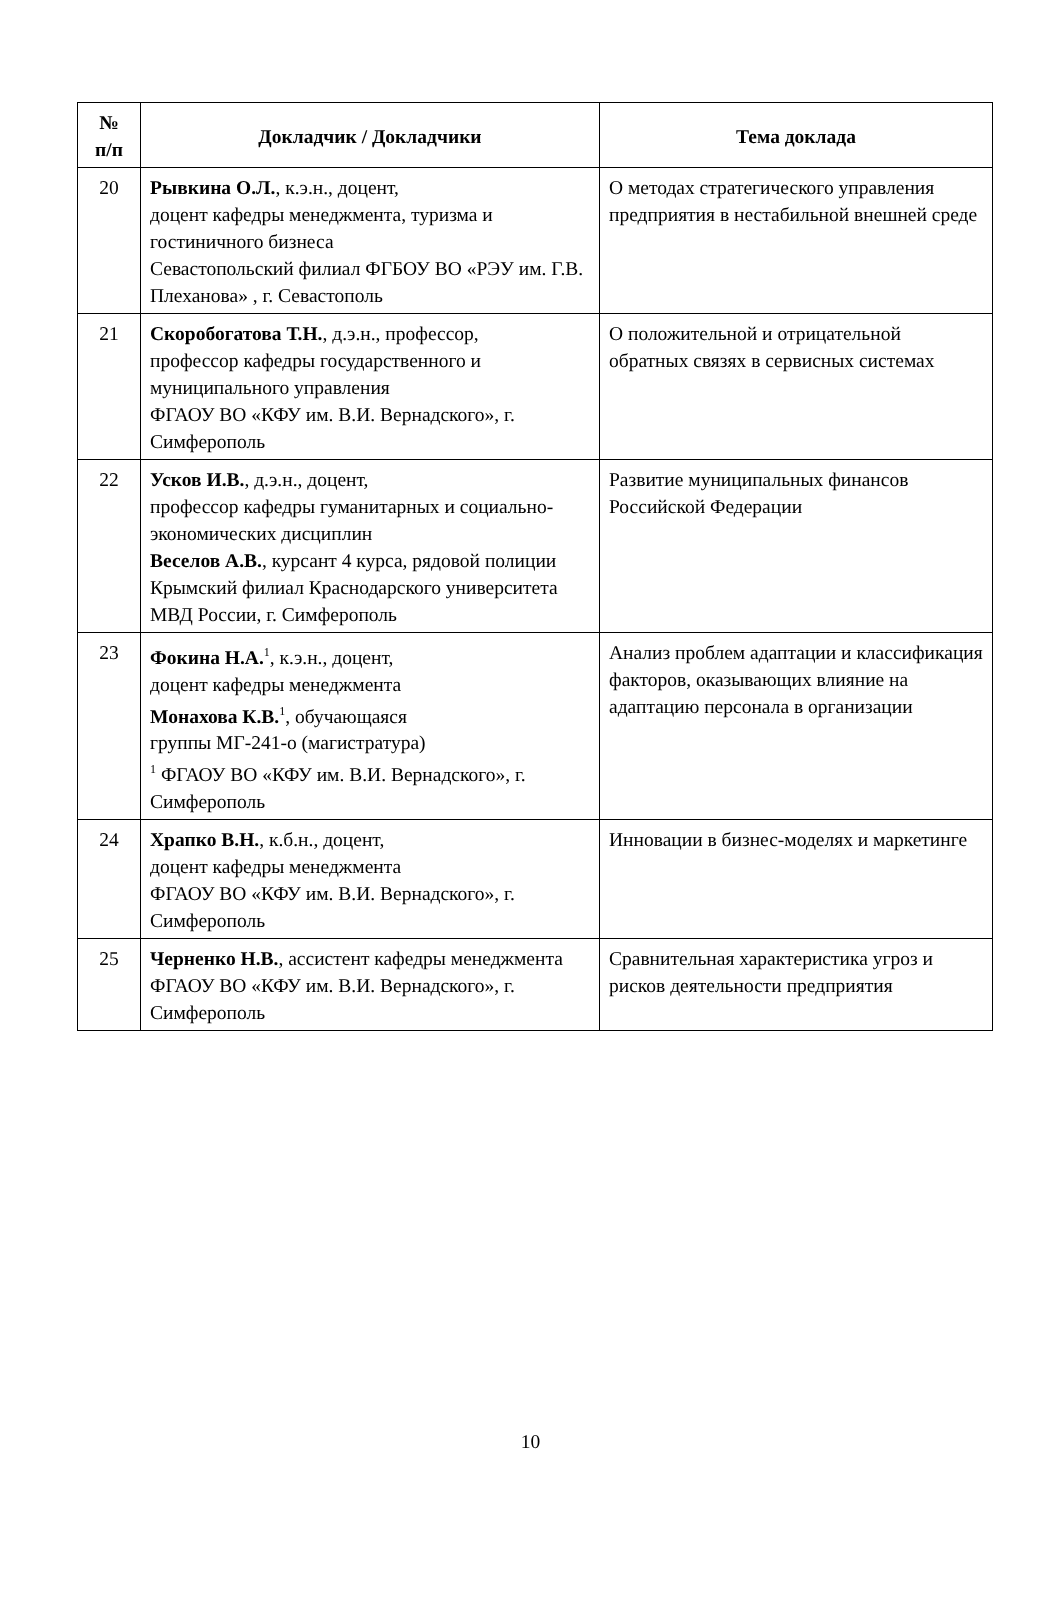| № п/п | Докладчик / Докладчики | Тема доклада |
| --- | --- | --- |
| 20 | Рывкина О.Л. , к.э.н., доцент, доцент кафедры менеджмента, туризма и гостиничного бизнеса Севастопольский филиал ФГБОУ ВО «РЭУ им. Г.В. Плеханова» , г. Севастополь | О методах стратегического управления предприятия в нестабильной внешней среде |
| 21 | Скоробогатова Т.Н. , д.э.н., профессор, профессор кафедры государственного и муниципального управления ФГАОУ ВО «КФУ им. В.И. Вернадского», г. Симферополь | О положительной и отрицательной обратных связях в сервисных системах |
| 22 | Усков И.В. , д.э.н., доцент, профессор кафедры гуманитарных и социально-экономических дисциплин Веселов А.В. , курсант 4 курса, рядовой полиции Крымский филиал Краснодарского университета МВД России, г. Симферополь | Развитие муниципальных финансов Российской Федерации |
| 23 | Фокина Н.А.<sup>1</sup>, к.э.н., доцент, доцент кафедры менеджмента Монахова К.В.<sup>1</sup>, обучающаяся группы МГ-241-о (магистратура) <sup>1</sup> ФГАОУ ВО «КФУ им. В.И. Вернадского», г. Симферополь | Анализ проблем адаптации и классификация факторов, оказывающих влияние на адаптацию персонала в организации |
| 24 | Храпко В.Н. , к.б.н., доцент, доцент кафедры менеджмента ФГАОУ ВО «КФУ им. В.И. Вернадского», г. Симферополь | Инновации в бизнес-моделях и маркетинге |
| 25 | Черненко Н.В. , ассистент кафедры менеджмента ФГАОУ ВО «КФУ им. В.И. Вернадского», г. Симферополь | Сравнительная характеристика угроз и рисков деятельности предприятия |
10